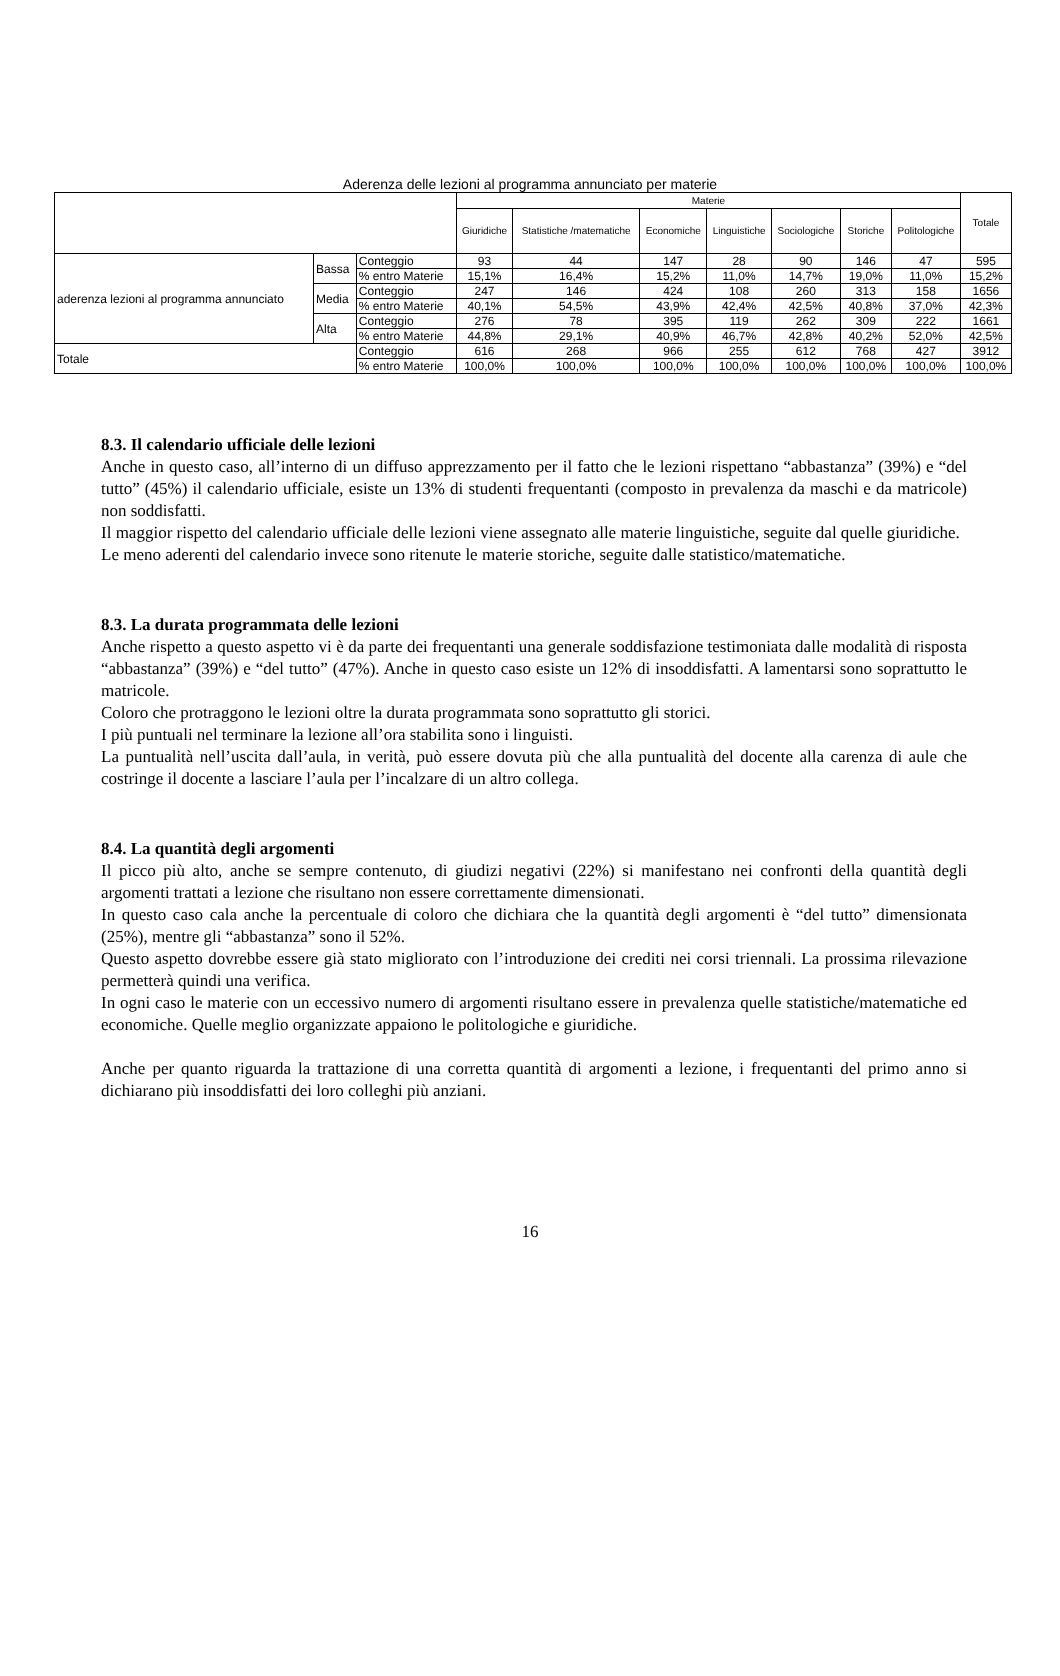Aderenza delle lezioni al programma annunciato per materie
| | | | Materie | | | | | | | Totale |
| --- | --- | --- | --- | --- | --- | --- | --- | --- | --- | --- |
| | | | Giuridiche | Statistiche /matematiche | Economiche | Linguistiche | Sociologiche | Storiche | Politologiche | |
| aderenza lezioni al programma annunciato | Bassa | Conteggio | 93 | 44 | 147 | 28 | 90 | 146 | 47 | 595 |
| | | % entro Materie | 15,1% | 16,4% | 15,2% | 11,0% | 14,7% | 19,0% | 11,0% | 15,2% |
| | Media | Conteggio | 247 | 146 | 424 | 108 | 260 | 313 | 158 | 1656 |
| | | % entro Materie | 40,1% | 54,5% | 43,9% | 42,4% | 42,5% | 40,8% | 37,0% | 42,3% |
| | Alta | Conteggio | 276 | 78 | 395 | 119 | 262 | 309 | 222 | 1661 |
| | | % entro Materie | 44,8% | 29,1% | 40,9% | 46,7% | 42,8% | 40,2% | 52,0% | 42,5% |
| Totale | | Conteggio | 616 | 268 | 966 | 255 | 612 | 768 | 427 | 3912 |
| | | % entro Materie | 100,0% | 100,0% | 100,0% | 100,0% | 100,0% | 100,0% | 100,0% | 100,0% |
8.3. Il calendario ufficiale delle lezioni
Anche in questo caso, all’interno di un diffuso apprezzamento per il fatto che le lezioni rispettano “abbastanza” (39%) e “del tutto” (45%) il calendario ufficiale, esiste un 13% di studenti frequentanti (composto in prevalenza da maschi e da matricole) non soddisfatti.
Il maggior rispetto del calendario ufficiale delle lezioni viene assegnato alle materie linguistiche, seguite dal quelle giuridiche.
Le meno aderenti del calendario invece sono ritenute le materie storiche, seguite dalle statistico/matematiche.
8.3. La durata programmata delle lezioni
Anche rispetto a questo aspetto vi è da parte dei frequentanti una generale soddisfazione testimoniata dalle modalità di risposta “abbastanza” (39%) e “del tutto” (47%). Anche in questo caso esiste un 12% di insoddisfatti. A lamentarsi sono soprattutto le matricole.
Coloro che protraggono le lezioni oltre la durata programmata sono soprattutto gli storici.
I più puntuali nel terminare la lezione all’ora stabilita sono i linguisti.
La puntualità nell’uscita dall’aula, in verità, può essere dovuta più che alla puntualità del docente alla carenza di aule che costringe il docente a lasciare l’aula per l’incalzare di un altro collega.
8.4. La quantità degli argomenti
Il picco più alto, anche se sempre contenuto, di giudizi negativi (22%) si manifestano nei confronti della quantità degli argomenti trattati a lezione che risultano non essere correttamente dimensionati.
In questo caso cala anche la percentuale di coloro che dichiara che la quantità degli argomenti è “del tutto” dimensionata (25%), mentre gli “abbastanza” sono il 52%.
Questo aspetto dovrebbe essere già stato migliorato con l’introduzione dei crediti nei corsi triennali. La prossima rilevazione permetterà quindi una verifica.
In ogni caso le materie con un eccessivo numero di argomenti risultano essere in prevalenza quelle statistiche/matematiche ed economiche. Quelle meglio organizzate appaiono le politologiche e giuridiche.
Anche per quanto riguarda la trattazione di una corretta quantità di argomenti a lezione, i frequentanti del primo anno si dichiarano più insoddisfatti dei loro colleghi più anziani.
16